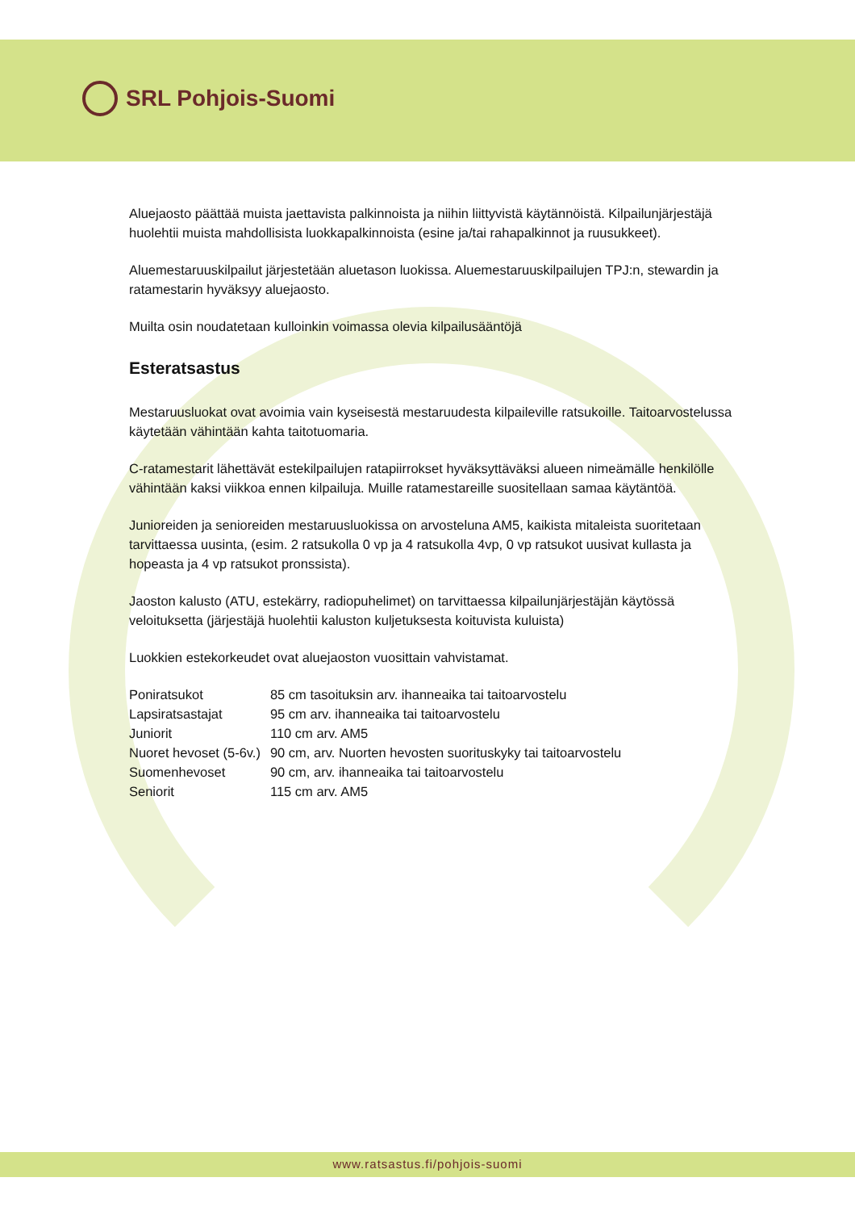SRL Pohjois-Suomi
Aluejaosto päättää muista jaettavista palkinnoista ja niihin liittyvistä käytännöistä. Kilpailunjärjestäjä huolehtii muista mahdollisista luokkapalkinnoista (esine ja/tai rahapalkinnot ja ruusukkeet).
Aluemestaruuskilpailut järjestetään aluetason luokissa. Aluemestaruuskilpailujen TPJ:n, stewardin ja ratamestarin hyväksyy aluejaosto.
Muilta osin noudatetaan kulloinkin voimassa olevia kilpailusääntöjä
Esteratsastus
Mestaruusluokat ovat avoimia vain kyseisestä mestaruudesta kilpaileville ratsukoille. Taitoarvostelussa käytetään vähintään kahta taitotuomaria.
C-ratamestarit lähettävät estekilpailujen ratapiirrokset hyväksyttäväksi alueen nimeämälle henkilölle vähintään kaksi viikkoa ennen kilpailuja. Muille ratamestareille suositellaan samaa käytäntöä.
Junioreiden ja senioreiden mestaruusluokissa on arvosteluna AM5, kaikista mitaleista suoritetaan tarvittaessa uusinta, (esim. 2 ratsukolla 0 vp ja 4 ratsukolla 4vp, 0 vp ratsukot uusivat kullasta ja hopeasta ja 4 vp ratsukot pronssista).
Jaoston kalusto (ATU, estekärry, radiopuhelimet) on tarvittaessa kilpailunjärjestäjän käytössä veloituksetta (järjestäjä huolehtii kaluston kuljetuksesta koituvista kuluista)
Luokkien estekorkeudet ovat aluejaoston vuosittain vahvistamat.
| Poniratsukot | 85 cm tasoituksin arv. ihanneaika tai taitoarvostelu |
| Lapsiratsastajat | 95 cm arv. ihanneaika tai taitoarvostelu |
| Juniorit | 110 cm arv. AM5 |
| Nuoret hevoset (5-6v.) | 90 cm, arv. Nuorten hevosten suorituskyky tai taitoarvostelu |
| Suomenhevoset | 90 cm, arv. ihanneaika tai taitoarvostelu |
| Seniorit | 115 cm arv. AM5 |
www.ratsastus.fi/pohjois-suomi